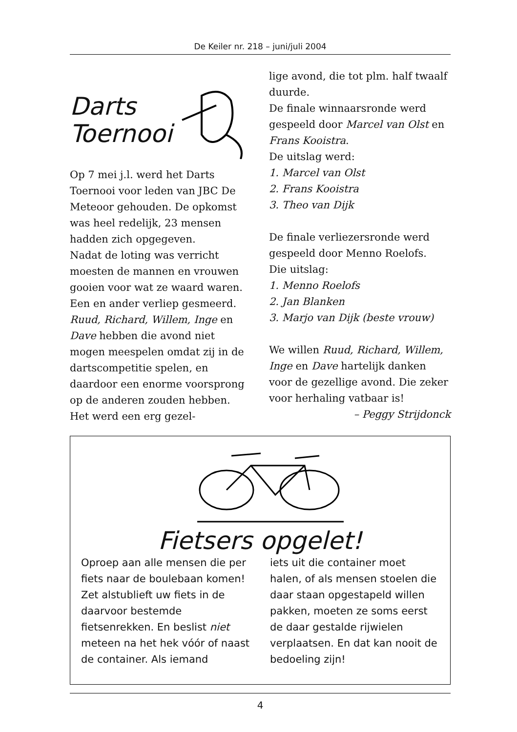De Keiler nr. 218 – juni/juli 2004
Darts
Toernooi
Op 7 mei j.l. werd het Darts Toernooi voor leden van JBC De Meteoor gehouden. De opkomst was heel redelijk, 23 mensen hadden zich opgegeven.
Nadat de loting was verricht moesten de mannen en vrouwen gooien voor wat ze waard waren. Een en ander verliep gesmeerd. Ruud, Richard, Willem, Inge en Dave hebben die avond niet mogen meespelen omdat zij in de dartscompetitie spelen, en daardoor een enorme voorsprong op de anderen zouden hebben. Het werd een erg gezel-
lige avond, die tot plm. half twaalf duurde.
De finale winnaarsronde werd gespeeld door Marcel van Olst en Frans Kooistra.
De uitslag werd:
1. Marcel van Olst
2. Frans Kooistra
3. Theo van Dijk
De finale verliezersronde werd gespeeld door Menno Roelofs.
Die uitslag:
1. Menno Roelofs
2. Jan Blanken
3. Marjo van Dijk (beste vrouw)
We willen Ruud, Richard, Willem, Inge en Dave hartelijk danken voor de gezellige avond. Die zeker voor herhaling vatbaar is!
– Peggy Strijdonck
Fietsers opgelet!
Oproep aan alle mensen die per fiets naar de boulebaan komen! Zet alstublieft uw fiets in de daarvoor bestemde fietsenrekken. En beslist niet meteen na het hek vóór of naast de container. Als iemand
iets uit die container moet halen, of als mensen stoelen die daar staan opgestapeld willen pakken, moeten ze soms eerst de daar gestalde rijwielen verplaatsen. En dat kan nooit de bedoeling zijn!
4